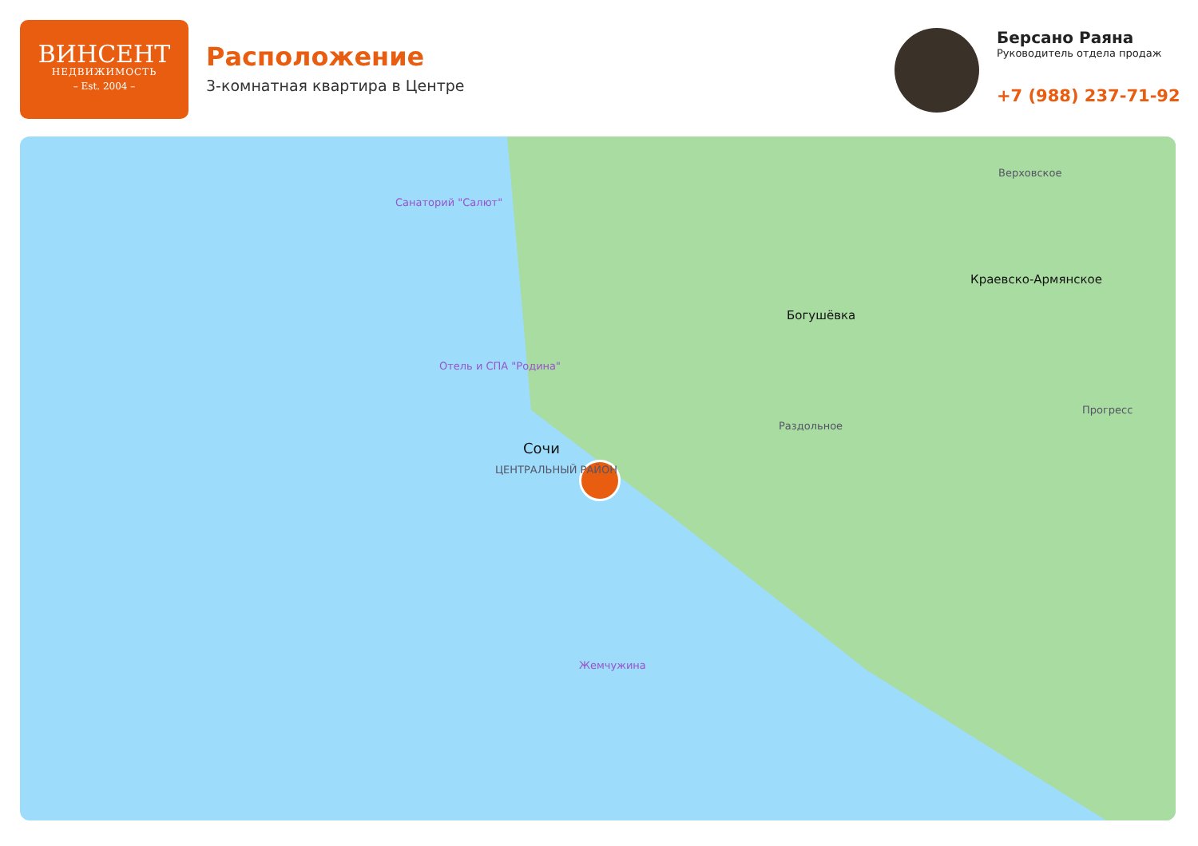ВИНСЕНТ
НЕДВИЖИМОСТЬ
– Est. 2004 –
Расположение
3-комнатная квартира в Центре
Берсано Раяна
Руководитель отдела продаж
+7 (988) 237-71-92
Сочи
Богушёвка
Краевско-Армянское
Раздольное
Прогресс
Верховское
ЦЕНТРАЛЬНЫЙ РАЙОН
Жемчужина
Санаторий "Салют"
Отель и СПА "Родина"